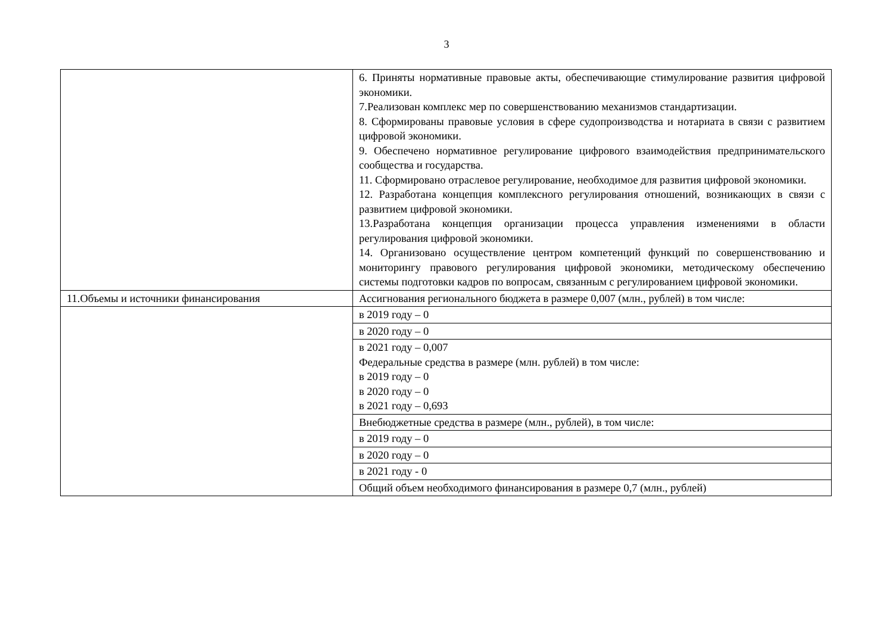3
| | 6. Приняты нормативные правовые акты, обеспечивающие стимулирование развития цифровой экономики. 7.Реализован комплекс мер по совершенствованию механизмов стандартизации. 8. Сформированы правовые условия в сфере судопроизводства и нотариата в связи с развитием цифровой экономики. 9. Обеспечено нормативное регулирование цифрового взаимодействия предпринимательского сообщества и государства. 11. Сформировано отраслевое регулирование, необходимое для развития цифровой экономики. 12. Разработана концепция комплексного регулирования отношений, возникающих в связи с развитием цифровой экономики. 13.Разработана концепция организации процесса управления изменениями в области регулирования цифровой экономики. 14. Организовано осуществление центром компетенций функций по совершенствованию и мониторингу правового регулирования цифровой экономики, методическому обеспечению системы подготовки кадров по вопросам, связанным с регулированием цифровой экономики. |
| 11.Объемы и источники финансирования | Ассигнования регионального бюджета в размере 0,007 (млн., рублей) в том числе: |
| | в 2019 году – 0 |
| | в 2020 году – 0 |
| | в 2021 году – 0,007 Федеральные средства в размере (млн. рублей) в том числе: в 2019 году – 0 в 2020 году – 0 в 2021 году – 0,693 |
| | Внебюджетные средства в размере (млн., рублей), в том числе: |
| | в 2019 году – 0 |
| | в 2020 году – 0 |
| | в 2021 году - 0 |
| | Общий объем необходимого финансирования в размере 0,7 (млн., рублей) |